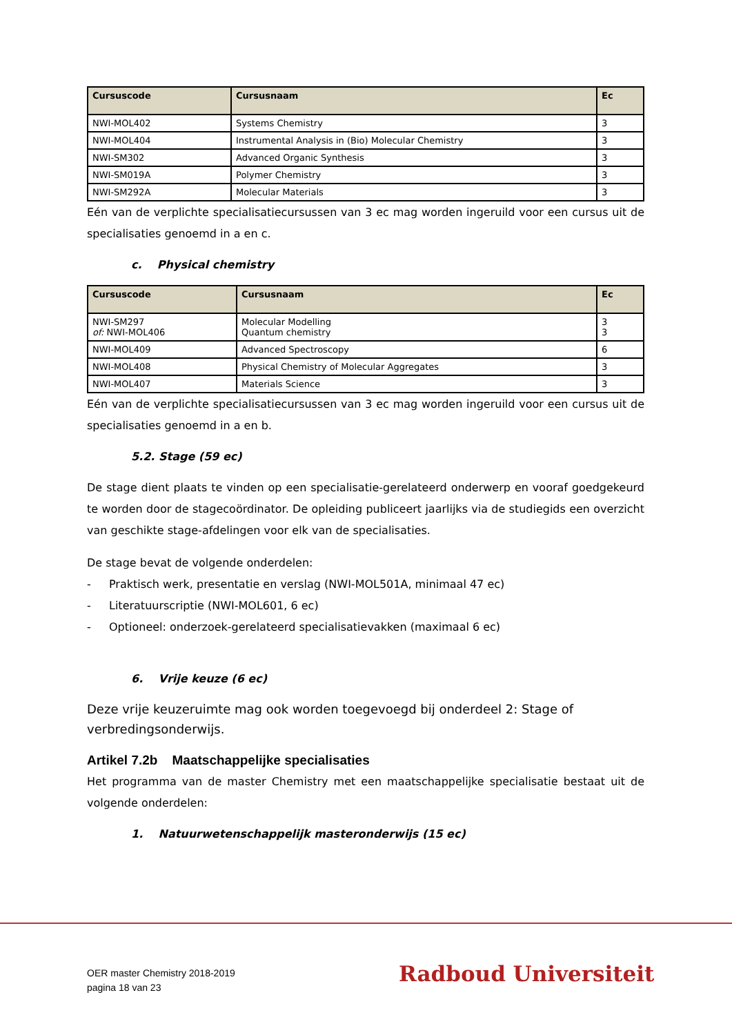| Cursuscode | Cursusnaam | Ec |
| --- | --- | --- |
| NWI-MOL402 | Systems Chemistry | 3 |
| NWI-MOL404 | Instrumental Analysis in (Bio) Molecular Chemistry | 3 |
| NWI-SM302 | Advanced Organic Synthesis | 3 |
| NWI-SM019A | Polymer Chemistry | 3 |
| NWI-SM292A | Molecular Materials | 3 |
Eén van de verplichte specialisatiecursussen van 3 ec mag worden ingeruild voor een cursus uit de specialisaties genoemd in a en c.
c. Physical chemistry
| Cursuscode | Cursusnaam | Ec |
| --- | --- | --- |
| NWI-SM297 of: NWI-MOL406 | Molecular Modelling Quantum chemistry | 3 3 |
| NWI-MOL409 | Advanced Spectroscopy | 6 |
| NWI-MOL408 | Physical Chemistry of Molecular Aggregates | 3 |
| NWI-MOL407 | Materials Science | 3 |
Eén van de verplichte specialisatiecursussen van 3 ec mag worden ingeruild voor een cursus uit de specialisaties genoemd in a en b.
5.2. Stage (59 ec)
De stage dient plaats te vinden op een specialisatie-gerelateerd onderwerp en vooraf goedgekeurd te worden door de stagecoördinator. De opleiding publiceert jaarlijks via de studiegids een overzicht van geschikte stage-afdelingen voor elk van de specialisaties.
De stage bevat de volgende onderdelen:
- Praktisch werk, presentatie en verslag (NWI-MOL501A, minimaal 47 ec)
- Literatuurscriptie (NWI-MOL601, 6 ec)
- Optioneel: onderzoek-gerelateerd specialisatievakken (maximaal 6 ec)
6. Vrije keuze (6 ec)
Deze vrije keuzeruimte mag ook worden toegevoegd bij onderdeel 2: Stage of verbredingsonderwijs.
Artikel 7.2b Maatschappelijke specialisaties
Het programma van de master Chemistry met een maatschappelijke specialisatie bestaat uit de volgende onderdelen:
1. Natuurwetenschappelijk masteronderwijs (15 ec)
OER master Chemistry 2018-2019
pagina 18 van 23
Radboud Universiteit